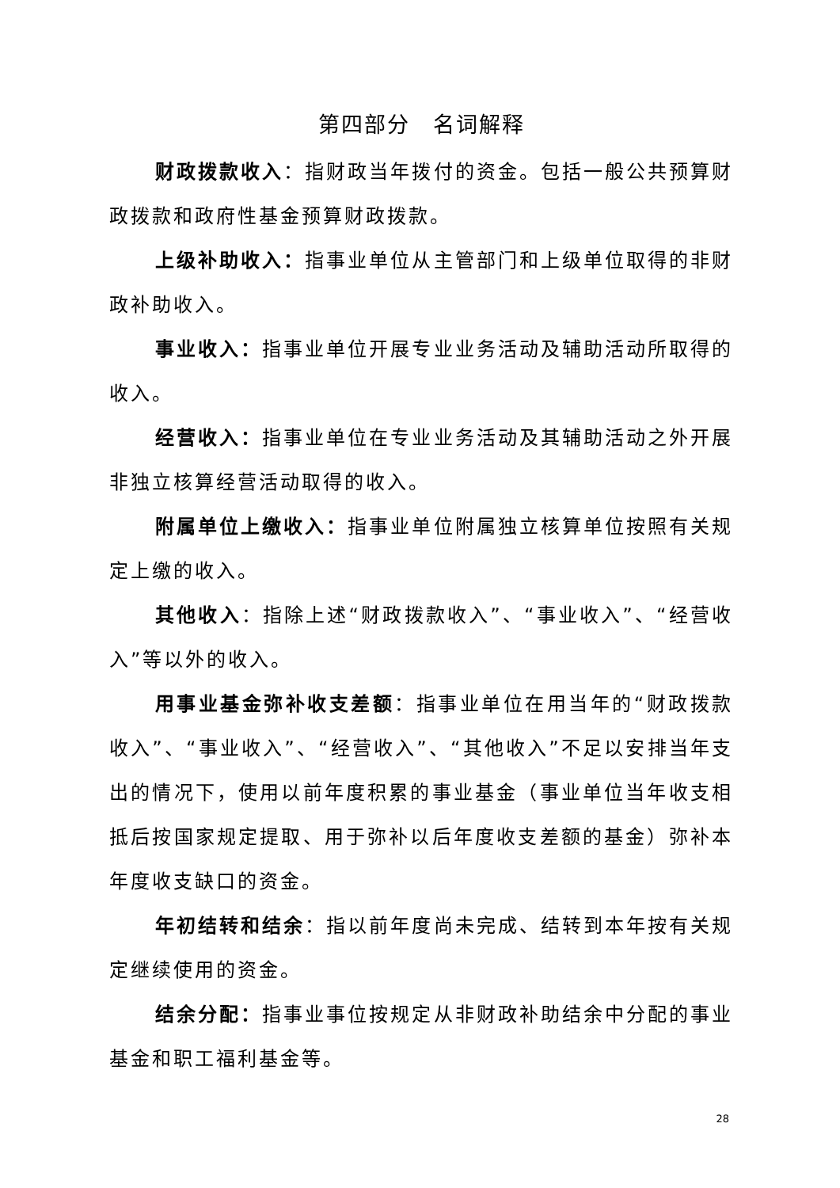第四部分　名词解释
财政拨款收入：指财政当年拨付的资金。包括一般公共预算财政拨款和政府性基金预算财政拨款。
上级补助收入：指事业单位从主管部门和上级单位取得的非财政补助收入。
事业收入：指事业单位开展专业业务活动及辅助活动所取得的收入。
经营收入：指事业单位在专业业务活动及其辅助活动之外开展非独立核算经营活动取得的收入。
附属单位上缴收入：指事业单位附属独立核算单位按照有关规定上缴的收入。
其他收入：指除上述“财政拨款收入”、“事业收入”、“经营收入”等以外的收入。
用事业基金弥补收支差额：指事业单位在用当年的“财政拨款收入”、“事业收入”、“经营收入”、“其他收入”不足以安排当年支出的情况下，使用以前年度积累的事业基金（事业单位当年收支相抵后按国家规定提取、用于弥补以后年度收支差额的基金）弥补本年度收支缺口的资金。
年初结转和结余：指以前年度尚未完成、结转到本年按有关规定继续使用的资金。
结余分配：指事业事位按规定从非财政补助结余中分配的事业基金和职工福利基金等。
28